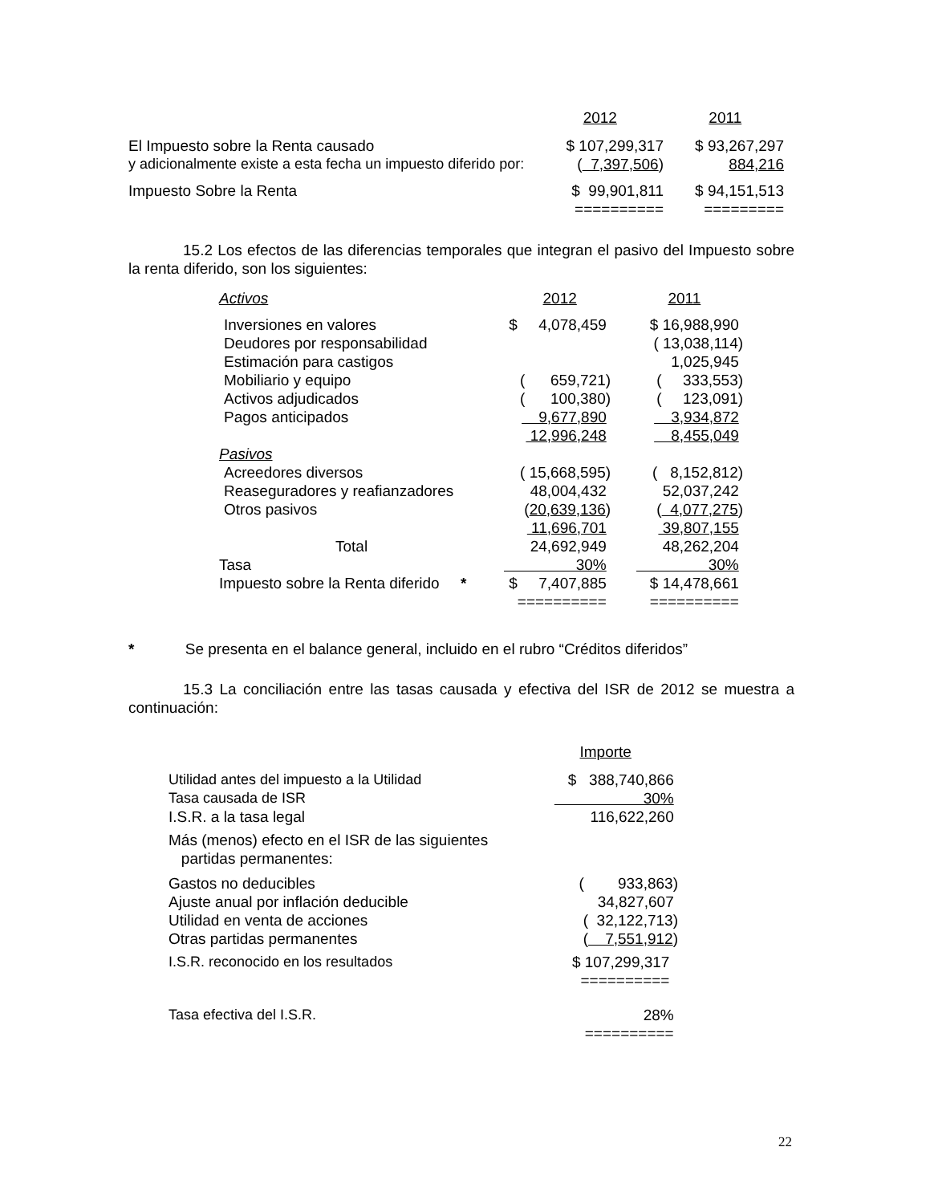| | 2012 | 2011 |
| El Impuesto sobre la Renta causado | $ 107,299,317 | $ 93,267,297 |
| y adicionalmente existe a esta fecha un impuesto diferido por: | ( 7,397,506 ) | 884,216 |
| Impuesto Sobre la Renta | $ 99,901,811 | $ 94,151,513 |
| | ========== | ========= |
15.2 Los efectos de las diferencias temporales que integran el pasivo del Impuesto sobre la renta diferido, son los siguientes:
| Activos | 2012 | 2011 |
| Inversiones en valores | $ 4,078,459 | $ 16,988,990 |
| Deudores por responsabilidad | | ( 13,038,114) |
| Estimación para castigos | | 1,025,945 |
| Mobiliario y equipo | ( 659,721) | ( 333,553) |
| Activos adjudicados | ( 100,380) | ( 123,091) |
| Pagos anticipados | 9,677,890 | 3,934,872 |
| | 12,996,248 | 8,455,049 |
| Pasivos | | |
| Acreedores diversos | ( 15,668,595) | ( 8,152,812) |
| Reaseguradores y reafianzadores | 48,004,432 | 52,037,242 |
| Otros pasivos | ( 20,639,136 ) | ( 4,077,275 ) |
| | 11,696,701 | 39,807,155 |
| Total | 24,692,949 | 48,262,204 |
| Tasa | 30% | 30% |
| Impuesto sobre la Renta diferido * | $ 7,407,885 | $ 14,478,661 |
| | ========== | ========== |
* Se presenta en el balance general, incluido en el rubro “Créditos diferidos”
15.3 La conciliación entre las tasas causada y efectiva del ISR de 2012 se muestra a continuación:
| | Importe |
| Utilidad antes del impuesto a la Utilidad | $ 388,740,866 |
| Tasa causada de ISR | 30% |
| I.S.R. a la tasa legal | 116,622,260 |
| Más (menos) efecto en el ISR de las siguientes partidas permanentes: | |
| Gastos no deducibles | ( 933,863) |
| Ajuste anual por inflación deducible | 34,827,607 |
| Utilidad en venta de acciones | ( 32,122,713) |
| Otras partidas permanentes | ( 7,551,912 ) |
| I.S.R. reconocido en los resultados | $ 107,299,317 |
| | ========== |
| Tasa efectiva del I.S.R. | 28% |
| | ========== |
22